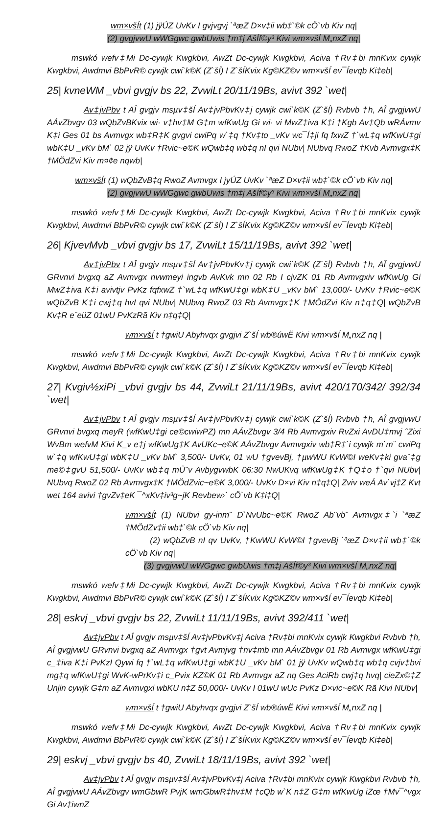wm×všÍt (1) jÿÚZ UvKv I gvjvgvj `ªæZ D×v‡ii wb‡`©k cÖ`vb Kiv nq|
(2) gvgjvwU wWGgwc gwbUwis †m‡j AšÍf©y³ Kivi wm×všÍ M„nxZ nq|
mswkó wefv‡Mi Dc-cywjk Kwgkbvi, AwZt Dc-cywjk Kwgkbvi, Aciva †Rv‡bi mnKvix cywjk Kwgkbvi, Awdmvi BbPvR© cywjk cwi`k©K (Z`šÍ) I Z`šÍKvix Kg©KZ©v wm×všÍ ev¯Íevqb Ki‡eb|
25| kvneWM _vbvi gvgjv bs 22, ZvwiLt 20/11/19Bs, avivt 392 `wet|
Av‡jvPbv t AÎ gvgjv msµv‡šÍ Av‡jvPbvKv‡j cywjk cwi`k©K (Z`šÍ) Rvbvb †h, AÎ gvgjvwU AÁvZbvgv 03 wQbZvBKvix wi· v‡hv‡M G‡m wfKwUg Gi wi· vi MwZ‡iva K‡i †Kgb Av‡Qb wRÁvmv K‡i Ges 01 bs Avmvgx wb‡R‡K gvgvi cwiPq w`‡q †Kv‡to _vKv wc¯Í‡ji fq fxwZ †`wL‡q wfKwU‡gi wbK‡U _vKv bM` 02 jÿ UvKv †Rvic~e©K wQwb‡q wb‡q nI qvi NUbv| NUbvq RwoZ †Kvb Avmvgx‡K †MÖdZvi Kiv m¤¢e nqwb|
wm×všÍt (1) wQbZvB‡q RwoZ Avmvgx I jyÚZ UvKv `ªæZ D×v‡ii wb‡`©k cÖ`vb Kiv nq|
(2) gvgjvwU wWGgwc gwbUwis †m‡j AšÍf©y³ Kivi wm×všÍ M„nxZ nq|
mswkó wefv‡Mi Dc-cywjk Kwgkbvi, AwZt Dc-cywjk Kwgkbvi, Aciva †Rv‡bi mnKvix cywjk Kwgkbvi, Awdmvi BbPvR© cywjk cwi`k©K (Z`šÍ) I Z`šÍKvix Kg©KZ©v wm×všÍ ev¯Íevqb Ki‡eb|
26| KjvevMvb _vbvi gvgjv bs 17, ZvwiLt 15/11/19Bs, avivt 392 `wet|
Av‡jvPbv t AÎ gvgjv msµv‡šÍ Av‡jvPbvKv‡j cywjk cwi`k©K (Z`šÍ) Rvbvb †h, AÎ gvgjvwU GRvnvi bvgxq aZ Avmvgx nvwmeyi ingvb AvKvk mn 02 Rb I cjvZK 01 Rb Avmvgxiv wfKwUg Gi MwZ‡iva K‡i avivtjv PvKz fqfxwZ †`wL‡q wfKwU‡gi wbK‡U _vKv bM` 13,000/- UvKv †Rvic~e©K wQbZvB K‡i cwj‡q hvI qvi NUbv| NUbvq RwoZ 03 Rb Avmvgx‡K †MÖdZvi Kiv n‡q‡Q| wQbZvB Kv‡R e¨eüZ 01wU PvKzRã Kiv n‡q‡Q|
wm×všÍ t †gwiU Abyhvqx gvgjvi Z`šÍ wb®úwË Kivi wm×všÍ M„nxZ nq |
mswkó wefv‡Mi Dc-cywjk Kwgkbvi, AwZt Dc-cywjk Kwgkbvi, Aciva †Rv‡bi mnKvix cywjk Kwgkbvi, Awdmvi BbPvR© cywjk cwi`k©K (Z`šÍ) I Z`šÍKvix Kg©KZ©v wm×všÍ ev¯Íevqb Ki‡eb|
27| Kvgiv½xiPi _vbvi gvgjv bs 44, ZvwiLt 21/11/19Bs, avivt 420/170/342/ 392/34 `wet|
Av‡jvPbv t AÎ gvgjv msµv‡šÍ Av‡jvPbvKv‡j cywjk cwi`k©K (Z`šÍ) Rvbvb †h, AÎ gvgjvwU GRvnvi bvgxq meyR (wfKwU‡gi ce©cwiwPZ) mn AÁvZbvgv 3/4 Rb Avmvgxiv RvZxi AvDU‡mvj ˆZixi WvBm wefvM Kivi K_v e‡j wfKwUg‡K AvUKc~e©K AÁvZbvgv Avmvgxiv wb‡R‡`i cywjk m`m¨ cwiPq w`‡q wfKwU‡gi wbK‡U _vKv bM` 3,500/- UvKv, 01 wU †gvevBj, †µwWU KvW©I weKv‡ki gva¨‡g me©‡gvU 51,500/- UvKv wb‡q mÜ¨v AvbygvwbK 06:30 NwUKvq wfKwUg‡K †Q‡o †`qvi NUbv| NUbvq RwoZ 02 Rb Avmvgx‡K †MÖdZvic~e©K 3,000/- UvKv D×vi Kiv n‡q‡Q| Zviv weÁ Av`vj‡Z Kvt wet 164 avivi †gvZv‡eK ¯^xKv‡iv³g~jK Revbew›` cÖ`vb K‡i‡Q|
wm×všÍt (1) NUbvi gy-inm¨ D`NvUbc~e©K RwoZ Ab¨vb¨ Avmvgx‡`i `ªæZ †MÖdZv‡ii wb‡`©k cÖ`vb Kiv nq|
(2) wQbZvB nI qv UvKv, †KwWU KvW©I †gvevBj `ªæZ D×v‡ii wb‡`©k cÖ`vb Kiv nq|
(3) gvgjvwU wWGgwc gwbUwis †m‡j AšÍf©y³ Kivi wm×všÍ M„nxZ nq|
mswkó wefv‡Mi Dc-cywjk Kwgkbvi, AwZt Dc-cywjk Kwgkbvi, Aciva †Rv‡bi mnKvix cywjk Kwgkbvi, Awdmvi BbPvR© cywjk cwi`k©K (Z`šÍ) I Z`šÍKvix Kg©KZ©v wm×všÍ ev¯Íevqb Ki‡eb|
28| eskvj _vbvi gvgjv bs 22, ZvwiLt 11/11/19Bs, avivt 392/411 `wet|
Av‡jvPbv t AÎ gvgjv msµv‡šÍ Av‡jvPbvKv‡j Aciva †Rv‡bi mnKvix cywjk Kwgkbvi Rvbvb †h, AÎ gvgjvwU GRvnvi bvgxq aZ Avmvgx †gvt Avmjvg †nv‡mb mn AÁvZbvgv 01 Rb Avmvgx wfKwU‡gi c_‡iva K‡i PvKzI Qywi fq †`wL‡q wfKwU‡gi wbK‡U _vKv bM` 01 jÿ UvKv wQwb‡q wb‡q cvjv‡bvi mg‡q wfKwU‡gi WvK-wPrKv‡i c_Pvix KZ©K 01 Rb Avmvgx aZ nq Ges AciRb cwj‡q hvq| cieZx©‡Z Unjin cywjk G‡m aZ Avmvgxi wbKU n‡Z 50,000/- UvKv I 01wU wUc PvKz D×vic~e©K Rã Kivi NUbv|
wm×všÍ t †gwiU Abyhvqx gvgjvi Z`šÍ wb®úwË Kivi wm×všÍ M„nxZ nq |
mswkó wefv‡Mi Dc-cywjk Kwgkbvi, AwZt Dc-cywjk Kwgkbvi, Aciva †Rv‡bi mnKvix cywjk Kwgkbvi, Awdmvi BbPvR© cywjk cwi`k©K (Z`šÍ) I Z`šÍKvix Kg©KZ©v wm×všÍ ev¯Íevqb Ki‡eb|
29| eskvj _vbvi gvgjv bs 40, ZvwiLt 18/11/19Bs, avivt 392 `wet|
Av‡jvPbv t AÎ gvgjv msµv‡šÍ Av‡jvPbvKv‡j Aciva †Rv‡bi mnKvix cywjk Kwgkbvi Rvbvb †h, AÎ gvgjvwU AÁvZbvgv wmGbwR PvjK wmGbwR‡hv‡M †cQb w`K n‡Z G‡m wfKwUg iZœ †Mv¯^vgx Gi Av‡iwnZ